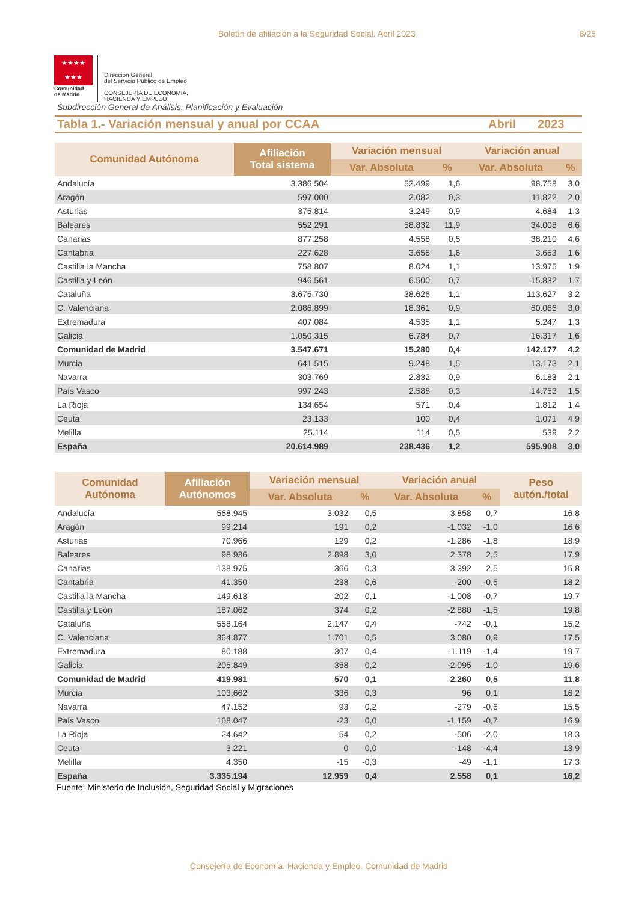Boletín de afiliación a la Seguridad Social. Abril 2023
8/25
★★★★
★★★
Comunidad
de Madrid
Dirección General
del Servicio Público de Empleo
CONSEJERÍA DE ECONOMÍA,
HACIENDA Y EMPLEO
Subdirección General de Análisis, Planificación y Evaluación
Tabla 1.- Variación mensual y anual por CCAA Abril 2023
| Comunidad Autónoma | Afiliación Total sistema | Variación mensual | | Variación anual | |
| --- | --- | --- | --- | --- | --- |
| | | Var. Absoluta | % | Var. Absoluta | % |
| Andalucía | 3.386.504 | 52.499 | 1,6 | 98.758 | 3,0 |
| Aragón | 597.000 | 2.082 | 0,3 | 11.822 | 2,0 |
| Asturias | 375.814 | 3.249 | 0,9 | 4.684 | 1,3 |
| Baleares | 552.291 | 58.832 | 11,9 | 34.008 | 6,6 |
| Canarias | 877.258 | 4.558 | 0,5 | 38.210 | 4,6 |
| Cantabria | 227.628 | 3.655 | 1,6 | 3.653 | 1,6 |
| Castilla la Mancha | 758.807 | 8.024 | 1,1 | 13.975 | 1,9 |
| Castilla y León | 946.561 | 6.500 | 0,7 | 15.832 | 1,7 |
| Cataluña | 3.675.730 | 38.626 | 1,1 | 113.627 | 3,2 |
| C. Valenciana | 2.086.899 | 18.361 | 0,9 | 60.066 | 3,0 |
| Extremadura | 407.084 | 4.535 | 1,1 | 5.247 | 1,3 |
| Galicia | 1.050.315 | 6.784 | 0,7 | 16.317 | 1,6 |
| Comunidad de Madrid | 3.547.671 | 15.280 | 0,4 | 142.177 | 4,2 |
| Murcia | 641.515 | 9.248 | 1,5 | 13.173 | 2,1 |
| Navarra | 303.769 | 2.832 | 0,9 | 6.183 | 2,1 |
| País Vasco | 997.243 | 2.588 | 0,3 | 14.753 | 1,5 |
| La Rioja | 134.654 | 571 | 0,4 | 1.812 | 1,4 |
| Ceuta | 23.133 | 100 | 0,4 | 1.071 | 4,9 |
| Melilla | 25.114 | 114 | 0,5 | 539 | 2,2 |
| España | 20.614.989 | 238.436 | 1,2 | 595.908 | 3,0 |
| Comunidad Autónoma | Afiliación Autónomos | Variación mensual | | Variación anual | | Peso autón./total |
| --- | --- | --- | --- | --- | --- | --- |
| | | Var. Absoluta | % | Var. Absoluta | % | |
| Andalucía | 568.945 | 3.032 | 0,5 | 3.858 | 0,7 | 16,8 |
| Aragón | 99.214 | 191 | 0,2 | -1.032 | -1,0 | 16,6 |
| Asturias | 70.966 | 129 | 0,2 | -1.286 | -1,8 | 18,9 |
| Baleares | 98.936 | 2.898 | 3,0 | 2.378 | 2,5 | 17,9 |
| Canarias | 138.975 | 366 | 0,3 | 3.392 | 2,5 | 15,8 |
| Cantabria | 41.350 | 238 | 0,6 | -200 | -0,5 | 18,2 |
| Castilla la Mancha | 149.613 | 202 | 0,1 | -1.008 | -0,7 | 19,7 |
| Castilla y León | 187.062 | 374 | 0,2 | -2.880 | -1,5 | 19,8 |
| Cataluña | 558.164 | 2.147 | 0,4 | -742 | -0,1 | 15,2 |
| C. Valenciana | 364.877 | 1.701 | 0,5 | 3.080 | 0,9 | 17,5 |
| Extremadura | 80.188 | 307 | 0,4 | -1.119 | -1,4 | 19,7 |
| Galicia | 205.849 | 358 | 0,2 | -2.095 | -1,0 | 19,6 |
| Comunidad de Madrid | 419.981 | 570 | 0,1 | 2.260 | 0,5 | 11,8 |
| Murcia | 103.662 | 336 | 0,3 | 96 | 0,1 | 16,2 |
| Navarra | 47.152 | 93 | 0,2 | -279 | -0,6 | 15,5 |
| País Vasco | 168.047 | -23 | 0,0 | -1.159 | -0,7 | 16,9 |
| La Rioja | 24.642 | 54 | 0,2 | -506 | -2,0 | 18,3 |
| Ceuta | 3.221 | 0 | 0,0 | -148 | -4,4 | 13,9 |
| Melilla | 4.350 | -15 | -0,3 | -49 | -1,1 | 17,3 |
| España | 3.335.194 | 12.959 | 0,4 | 2.558 | 0,1 | 16,2 |
Fuente: Ministerio de Inclusión, Seguridad Social y Migraciones
Consejería de Economía, Hacienda y Empleo. Comunidad de Madrid